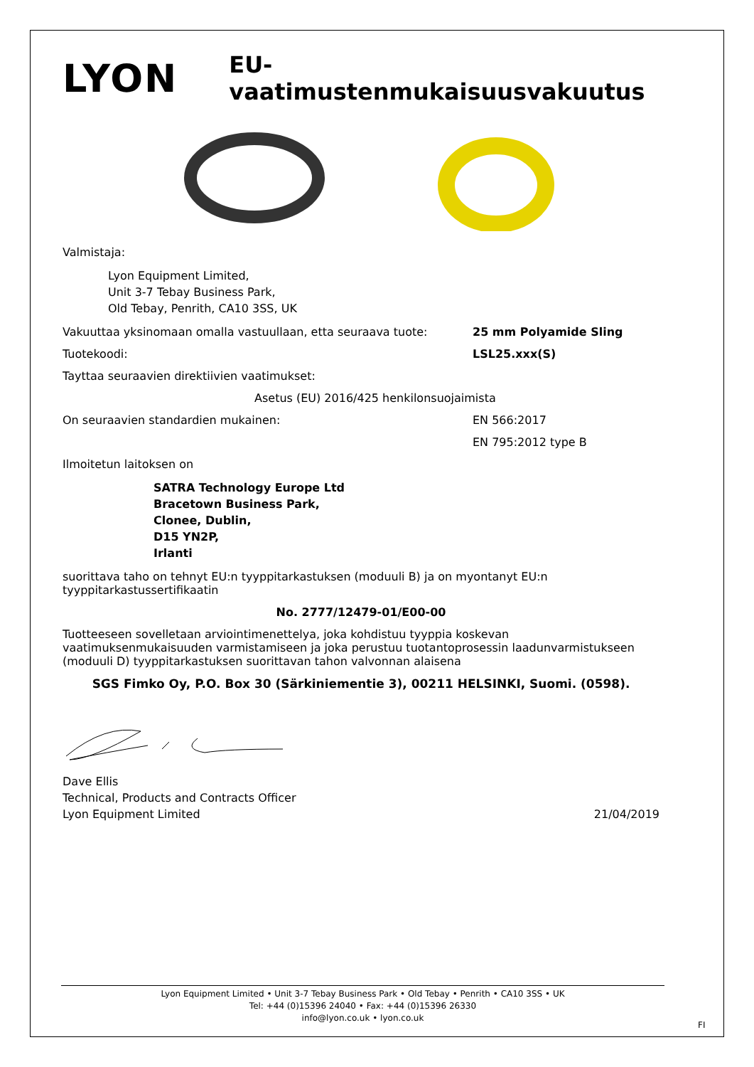LYON
EU-vaatimustenmukaisuusvakuutus
Valmistaja:
Lyon Equipment Limited,
Unit 3-7 Tebay Business Park,
Old Tebay, Penrith, CA10 3SS, UK
Vakuuttaa yksinomaan omalla vastuullaan, etta seuraava tuote: 25 mm Polyamide Sling
Tuotekoodi: LSL25.xxx(S)
Tayttaa seuraavien direktiivien vaatimukset:
Asetus (EU) 2016/425 henkilonsuojaimista
On seuraavien standardien mukainen: EN 566:2017
EN 795:2012 type B
Ilmoitetun laitoksen on
SATRA Technology Europe Ltd
Bracetown Business Park,
Clonee, Dublin,
D15 YN2P,
Irlanti
suorittava taho on tehnyt EU:n tyyppitarkastuksen (moduuli B) ja on myontanyt EU:n tyyppitarkastussertifikaatin
No. 2777/12479-01/E00-00
Tuotteeseen sovelletaan arviointimenettelya, joka kohdistuu tyyppia koskevan vaatimuksenmukaisuuden varmistamiseen ja joka perustuu tuotantoprosessin laadunvarmistukseen (moduuli D) tyyppitarkastuksen suorittavan tahon valvonnan alaisena
SGS Fimko Oy, P.O. Box 30 (Särkiniementie 3), 00211 HELSINKI, Suomi. (0598).
Dave Ellis
Technical, Products and Contracts Officer
Lyon Equipment Limited
21/04/2019
Lyon Equipment Limited • Unit 3-7 Tebay Business Park • Old Tebay • Penrith • CA10 3SS • UK
Tel: +44 (0)15396 24040 • Fax: +44 (0)15396 26330
info@lyon.co.uk • lyon.co.uk
FI